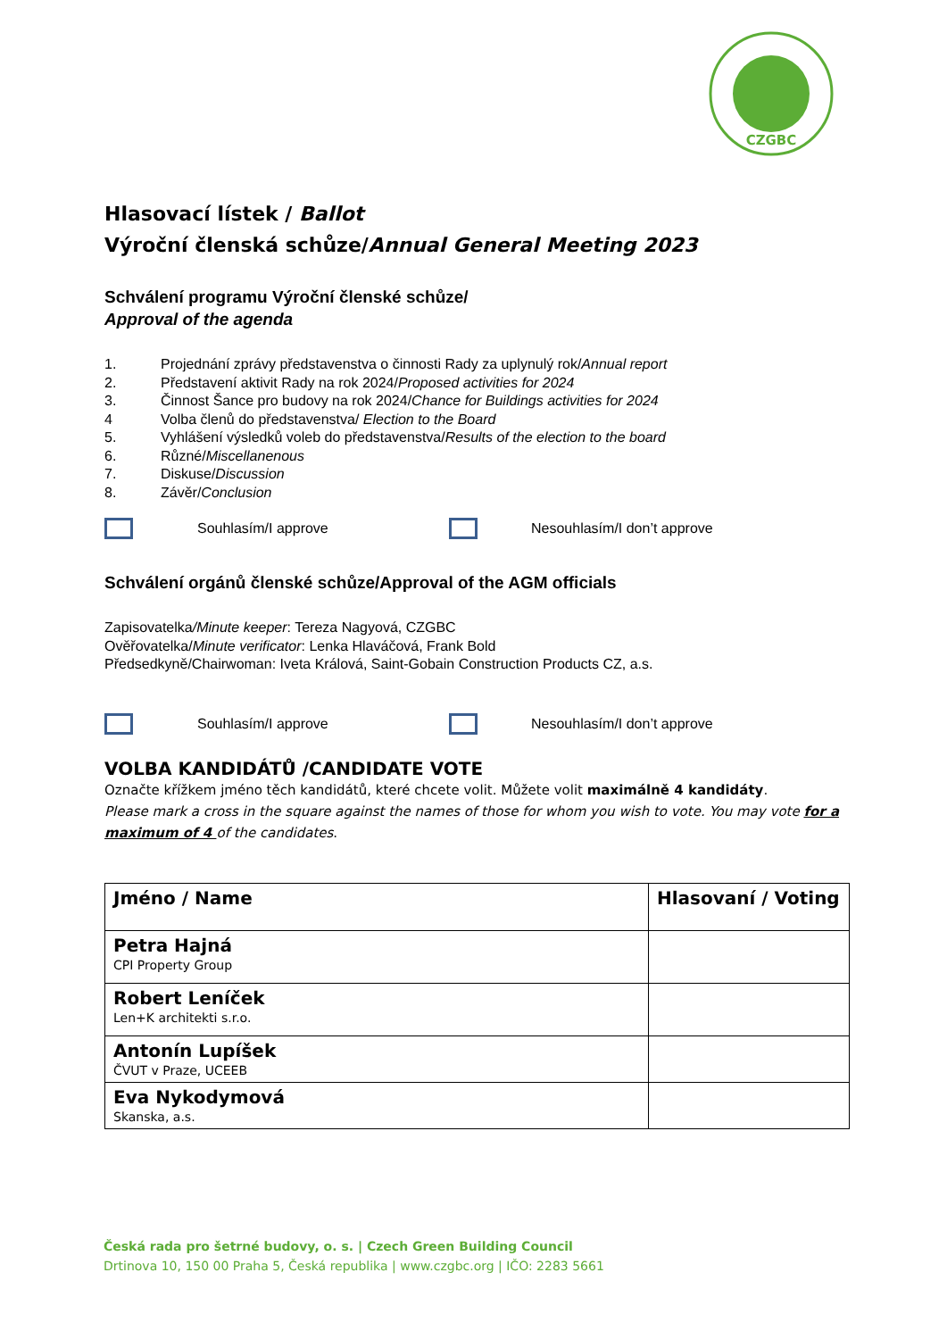CZGBC
Hlasovací lístek / Ballot
Výroční členská schůze/Annual General Meeting 2023
Schválení programu Výroční členské schůze/
Approval of the agenda
1. Projednání zprávy představenstva o činnosti Rady za uplynulý rok/Annual report
2. Představení aktivit Rady na rok 2024/Proposed activities for 2024
3. Činnost Šance pro budovy na rok 2024/Chance for Buildings activities for 2024
4 Volba členů do představenstva/ Election to the Board
5. Vyhlášení výsledků voleb do představenstva/Results of the election to the board
6. Různé/Miscellanenous
7. Diskuse/Discussion
8. Závěr/Conclusion
Souhlasím/I approve Nesouhlasím/I don’t approve
Schválení orgánů členské schůze/Approval of the AGM officials
Zapisovatelka/Minute keeper: Tereza Nagyová, CZGBC
Ověřovatelka/Minute verificator: Lenka Hlaváčová, Frank Bold
Předsedkyně/Chairwoman: Iveta Králová, Saint-Gobain Construction Products CZ, a.s.
Souhlasím/I approve Nesouhlasím/I don’t approve
VOLBA KANDIDÁTŮ /CANDIDATE VOTE
Označte křížkem jméno těch kandidátů, které chcete volit. Můžete volit maximálně 4 kandidáty.
Please mark a cross in the square against the names of those for whom you wish to vote. You may vote for a maximum of 4 of the candidates.
| Jméno / Name | Hlasovaní / Voting |
| --- | --- |
| Petra Hajná CPI Property Group | |
| Robert Leníček Len+K architekti s.r.o. | |
| Antonín Lupíšek ČVUT v Praze, UCEEB | |
| Eva Nykodymová Skanska, a.s. | |
Česká rada pro šetrné budovy, o. s. | Czech Green Building Council
Drtinova 10, 150 00 Praha 5, Česká republika | www.czgbc.org | IČO: 2283 5661